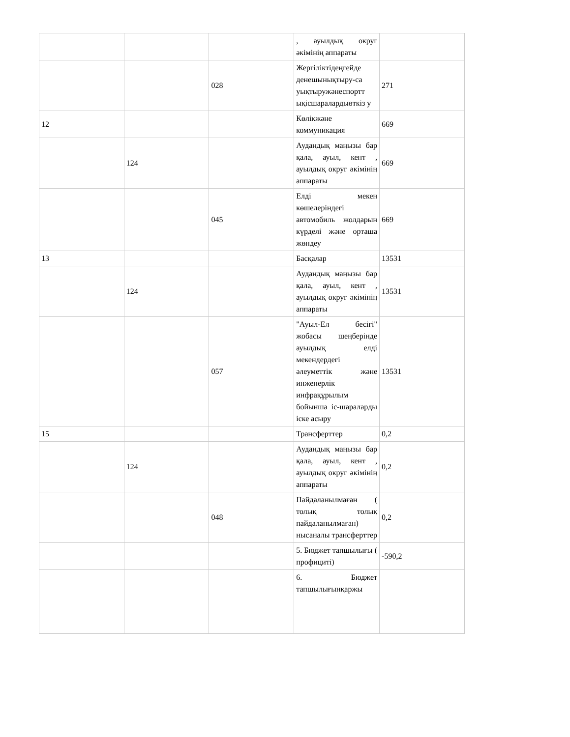| | | | , ауылдық округ әкімінің аппараты | |
| | | 028 | Жергіліктідеңгейде денешынықтыру-са уықтыружәнеспортт ықісшаралардыөткіз у | 271 |
| 12 | | | Көлікжәне коммуникация | 669 |
| | 124 | | Аудандық маңызы бар қала, ауыл, кент , ауылдық округ әкімінің аппараты | 669 |
| | | 045 | Елді мекен көшелеріндегі автомобиль жолдарын күрделі және орташа жөндеу | 669 |
| 13 | | | Басқалар | 13531 |
| | 124 | | Аудандық маңызы бар қала, ауыл, кент , ауылдық округ әкімінің аппараты | 13531 |
| | | 057 | "Ауыл-Ел бесігі" жобасы шеңберінде ауылдық елді мекендердегі әлеуметтік және инженерлік инфрақұрылым бойынша іс-шараларды іске асыру | 13531 |
| 15 | | | Трансферттер | 0,2 |
| | 124 | | Аудандық маңызы бар қала, ауыл, кент , ауылдық округ әкімінің аппараты | 0,2 |
| | | 048 | Пайдаланылмаған ( толық толық пайдаланылмаған) нысаналы трансферттер | 0,2 |
| | | | 5. Бюджет тапшылығы ( профициті) | -590,2 |
| | | | 6. Бюджет тапшылығынқаржы | |